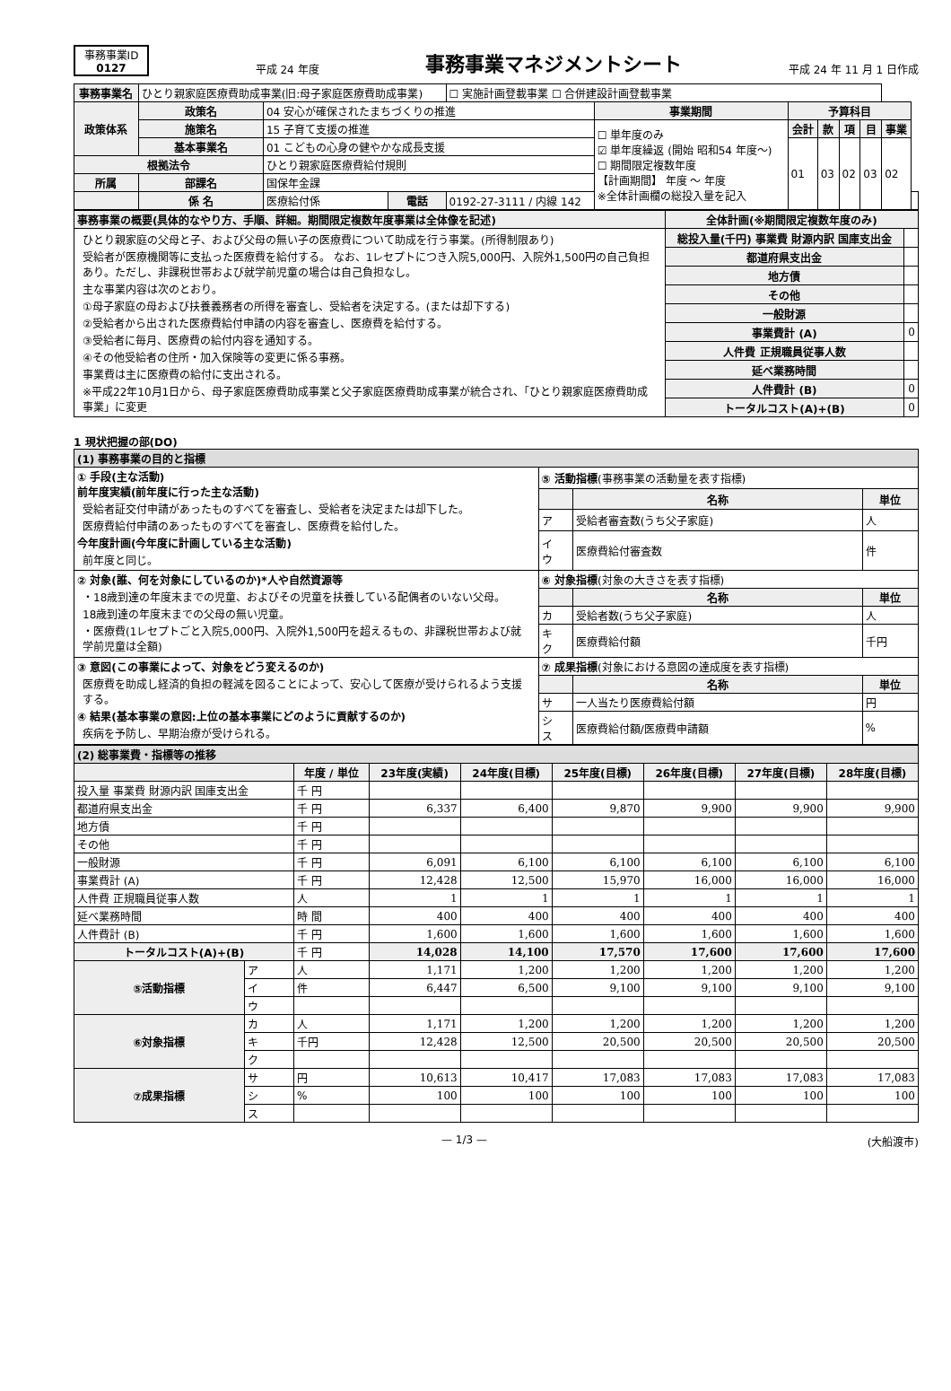事務事業ID
0127
平成 24 年度
事務事業マネジメントシート
平成 24 年 11 月 1 日作成
| 事務事業名 | ひとり親家庭医療費助成事業(旧:母子家庭医療費助成事業) | | | ☐ 実施計画登載事業 ☐ 合併建設計画登載事業 | | | | | | | |
| 政策体系 | 政策名 | 04 安心が確保されたまちづくりの推進 | | | 事業期間 | 予算科目 | | | | | |
| | 施策名 | 15 子育て支援の推進 | | | ☐ 単年度のみ ☑ 単年度繰返 (開始 昭和54 年度〜) ☐ 期間限定複数年度 【計画期間】 年度 〜 年度 ※全体計画欄の総投入量を記入 | 会計 | 款 | 項 | 目 | 事業 | |
| | 基本事業名 | 01 こどもの心身の健やかな成長支援 | | | | 01 | 03 | 02 | 03 | 02 | |
| 根拠法令 | | ひとり親家庭医療費給付規則 | | | | | | | | | |
| 所属 | 部課名 | 国保年金課 | | | | | | | | | |
| | 係 名 | 医療給付係 | 電話 | 0192-27-3111 / 内線 142 | | | | | | | |
| 事務事業の概要(具体的なやり方、手順、詳細。期間限定複数年度事業は全体像を記述) | 全体計画(※期間限定複数年度のみ) | |
| --- | --- | --- |
| ひとり親家庭の父母と子、および父母の無い子の医療費について助成を行う事業。(所得制限あり) 受給者が医療機関等に支払った医療費を給付する。 なお、1レセプトにつき入院5,000円、入院外1,500円の自己負担あり。ただし、非課税世帯および就学前児童の場合は自己負担なし。 主な事業内容は次のとおり。 ①母子家庭の母および扶養義務者の所得を審査し、受給者を決定する。(または却下する) ②受給者から出された医療費給付申請の内容を審査し、医療費を給付する。 ③受給者に毎月、医療費の給付内容を通知する。 ④その他受給者の住所・加入保険等の変更に係る事務。 事業費は主に医療費の給付に支出される。 ※平成22年10月1日から、母子家庭医療費助成事業と父子家庭医療費助成事業が統合され、「ひとり親家庭医療費助成事業」に変更 | 総投入量(千円) 事業費 財源内訳 国庫支出金 | |
| | 都道府県支出金 | |
| | 地方債 | |
| | その他 | |
| | 一般財源 | |
| | 事業費計 (A) | 0 |
| | 人件費 正規職員従事人数 | |
| | 延べ業務時間 | |
| | 人件費計 (B) | 0 |
| | トータルコスト(A)+(B) | 0 |
1 現状把握の部(DO)
| (1) 事務事業の目的と指標 | | | |
| ① 手段(主な活動) 前年度実績(前年度に行った主な活動) 受給者証交付申請があったものすべてを審査し、受給者を決定または却下した。 医療費給付申請のあったものすべてを審査し、医療費を給付した。 今年度計画(今年度に計画している主な活動) 前年度と同じ。 | ⑤ 活動指標 (事務事業の活動量を表す指標) | | |
| | | 名称 | 単位 |
| | ア | 受給者審査数(うち父子家庭) | 人 |
| | イ ウ | 医療費給付審査数 | 件 |
| ② 対象(誰、何を対象にしているのか)*人や自然資源等 ・18歳到達の年度末までの児童、およびその児童を扶養している配偶者のいない父母。 18歳到達の年度末までの父母の無い児童。 ・医療費(1レセプトごと入院5,000円、入院外1,500円を超えるもの、非課税世帯および就学前児童は全額) | ⑥ 対象指標 (対象の大きさを表す指標) | | |
| | | 名称 | 単位 |
| | カ | 受給者数(うち父子家庭) | 人 |
| | キ ク | 医療費給付額 | 千円 |
| ③ 意図(この事業によって、対象をどう変えるのか) 医療費を助成し経済的負担の軽減を図ることによって、安心して医療が受けられるよう支援する。 ④ 結果(基本事業の意図:上位の基本事業にどのように貢献するのか) 疾病を予防し、早期治療が受けられる。 | ⑦ 成果指標 (対象における意図の達成度を表す指標) | | |
| | | 名称 | 単位 |
| | サ | 一人当たり医療費給付額 | 円 |
| | シ ス | 医療費給付額/医療費申請額 | % |
| (2) 総事業費・指標等の推移 | | | | | | | | |
| | | 年度 / 単位 | 23年度(実績) | 24年度(目標) | 25年度(目標) | 26年度(目標) | 27年度(目標) | 28年度(目標) |
| 投入量 事業費 財源内訳 国庫支出金 | | 千 円 | | | | | | |
| 都道府県支出金 | | 千 円 | 6,337 | 6,400 | 9,870 | 9,900 | 9,900 | 9,900 |
| 地方債 | | 千 円 | | | | | | |
| その他 | | 千 円 | | | | | | |
| 一般財源 | | 千 円 | 6,091 | 6,100 | 6,100 | 6,100 | 6,100 | 6,100 |
| 事業費計 (A) | | 千 円 | 12,428 | 12,500 | 15,970 | 16,000 | 16,000 | 16,000 |
| 人件費 正規職員従事人数 | | 人 | 1 | 1 | 1 | 1 | 1 | 1 |
| 延べ業務時間 | | 時 間 | 400 | 400 | 400 | 400 | 400 | 400 |
| 人件費計 (B) | | 千 円 | 1,600 | 1,600 | 1,600 | 1,600 | 1,600 | 1,600 |
| トータルコスト(A)+(B) | | 千 円 | 14,028 | 14,100 | 17,570 | 17,600 | 17,600 | 17,600 |
| ⑤活動指標 | ア | 人 | 1,171 | 1,200 | 1,200 | 1,200 | 1,200 | 1,200 |
| | イ | 件 | 6,447 | 6,500 | 9,100 | 9,100 | 9,100 | 9,100 |
| | ウ | | | | | | | |
| ⑥対象指標 | カ | 人 | 1,171 | 1,200 | 1,200 | 1,200 | 1,200 | 1,200 |
| | キ | 千円 | 12,428 | 12,500 | 20,500 | 20,500 | 20,500 | 20,500 |
| | ク | | | | | | | |
| ⑦成果指標 | サ | 円 | 10,613 | 10,417 | 17,083 | 17,083 | 17,083 | 17,083 |
| | シ | % | 100 | 100 | 100 | 100 | 100 | 100 |
| | ス | | | | | | | |
— 1/3 — (大船渡市)